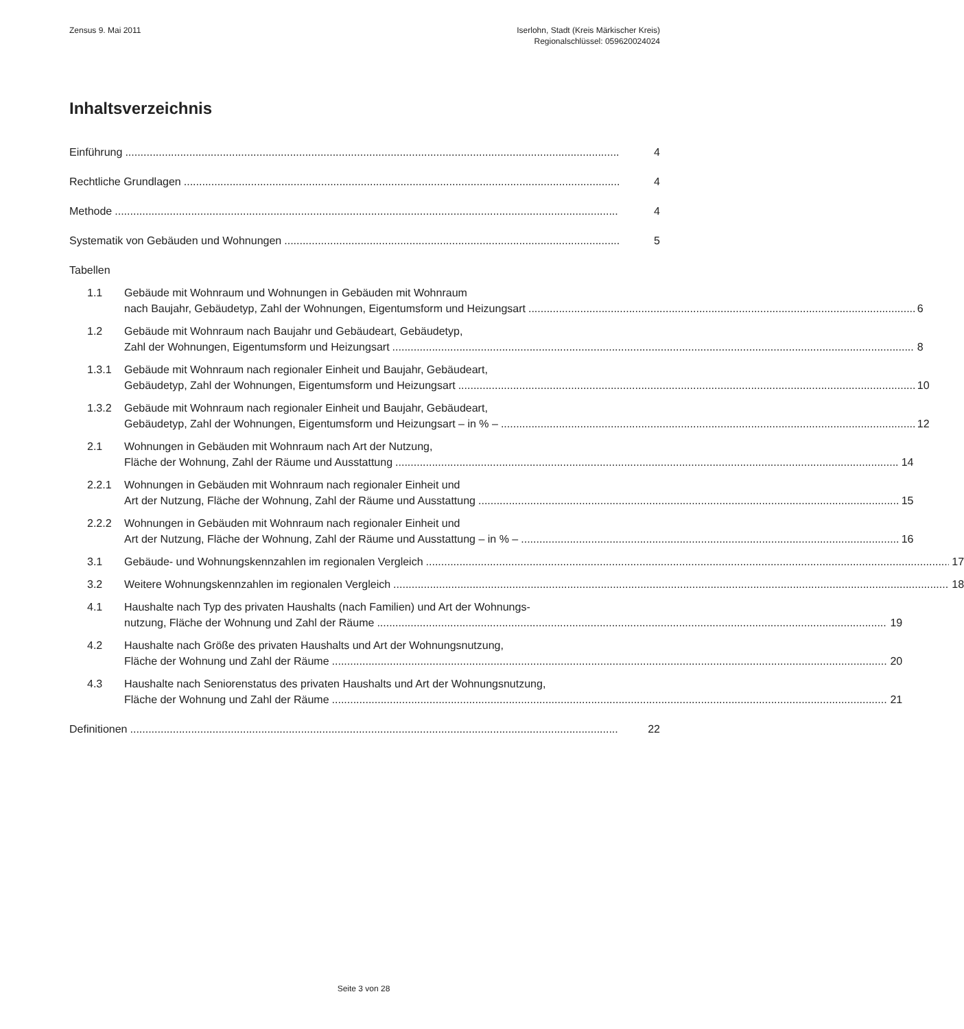Zensus 9. Mai 2011 Iserlohn, Stadt (Kreis Märkischer Kreis)
Regionalschlüssel: 059620024024
Inhaltsverzeichnis
Einführung 4
Rechtliche Grundlagen 4
Methode 4
Systematik von Gebäuden und Wohnungen 5
Tabellen
1.1
Gebäude mit Wohnraum und Wohnungen in Gebäuden mit Wohnraum
nach Baujahr, Gebäudetyp, Zahl der Wohnungen, Eigentumsform und Heizungsart
6
1.2
Gebäude mit Wohnraum nach Baujahr und Gebäudeart, Gebäudetyp,
Zahl der Wohnungen, Eigentumsform und Heizungsart
8
1.3.1
Gebäude mit Wohnraum nach regionaler Einheit und Baujahr, Gebäudeart,
Gebäudetyp, Zahl der Wohnungen, Eigentumsform und Heizungsart
10
1.3.2
Gebäude mit Wohnraum nach regionaler Einheit und Baujahr, Gebäudeart,
Gebäudetyp, Zahl der Wohnungen, Eigentumsform und Heizungsart – in % –
12
2.1
Wohnungen in Gebäuden mit Wohnraum nach Art der Nutzung,
Fläche der Wohnung, Zahl der Räume und Ausstattung
14
2.2.1
Wohnungen in Gebäuden mit Wohnraum nach regionaler Einheit und
Art der Nutzung, Fläche der Wohnung, Zahl der Räume und Ausstattung
15
2.2.2
Wohnungen in Gebäuden mit Wohnraum nach regionaler Einheit und
Art der Nutzung, Fläche der Wohnung, Zahl der Räume und Ausstattung – in % –
16
3.1
Gebäude- und Wohnungskennzahlen im regionalen Vergleich
17
3.2
Weitere Wohnungskennzahlen im regionalen Vergleich
18
4.1
Haushalte nach Typ des privaten Haushalts (nach Familien) und Art der Wohnungs-
nutzung, Fläche der Wohnung und Zahl der Räume
19
4.2
Haushalte nach Größe des privaten Haushalts und Art der Wohnungsnutzung,
Fläche der Wohnung und Zahl der Räume
20
4.3
Haushalte nach Seniorenstatus des privaten Haushalts und Art der Wohnungsnutzung,
Fläche der Wohnung und Zahl der Räume
21
Definitionen 22
Seite 3 von 28